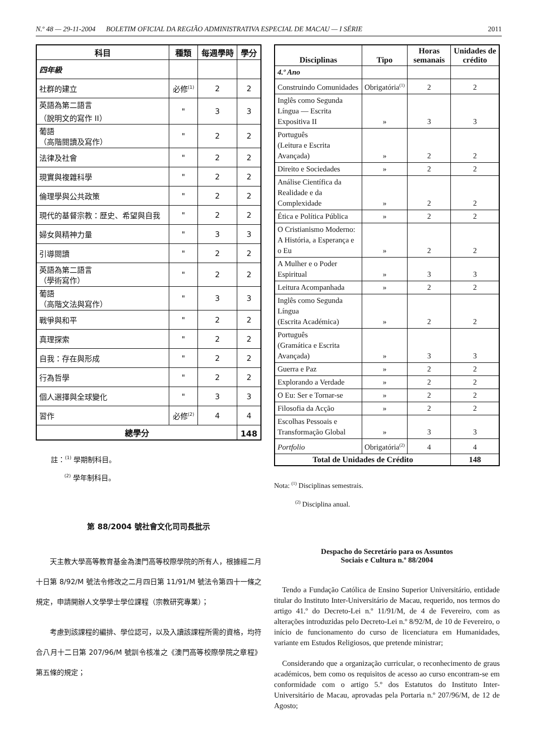N.º 48 — 29-11-2004 BOLETIM OFICIAL DA REGIÃO ADMINISTRATIVA ESPECIAL DE MACAU — I SÉRIE 2011
| 科目 | 種類 | 每週學時 | 學分 |
| --- | --- | --- | --- |
| 四年級 | | | |
| 社群的建立 | 必修<sup>(1)</sup> | 2 | 2 |
| 英語為第二語言 （說明文的寫作 II） | " | 3 | 3 |
| 葡語 （高階閱讀及寫作） | " | 2 | 2 |
| 法律及社會 | " | 2 | 2 |
| 現實與複雜科學 | " | 2 | 2 |
| 倫理學與公共政策 | " | 2 | 2 |
| 現代的基督宗教：歷史、希望與自我 | " | 2 | 2 |
| 婦女與精神力量 | " | 3 | 3 |
| 引導閱讀 | " | 2 | 2 |
| 英語為第二語言 （學術寫作） | " | 2 | 2 |
| 葡語 （高階文法與寫作） | " | 3 | 3 |
| 戰爭與和平 | " | 2 | 2 |
| 真理探索 | " | 2 | 2 |
| 自我：存在與形成 | " | 2 | 2 |
| 行為哲學 | " | 2 | 2 |
| 個人選擇與全球變化 | " | 3 | 3 |
| 習作 | 必修<sup>(2)</sup> | 4 | 4 |
| 總學分 | | | 148 |
註：<sup>(1)</sup> 學期制科目。
<sup>(2)</sup> 學年制科目。
第 88/2004 號社會文化司司長批示
天主教大學高等教育基金為澳門高等校際學院的所有人，根據經二月十日第 8/92/M 號法令修改之二月四日第 11/91/M 號法令第四十一條之規定，申請開辦人文學學士學位課程（宗教研究專業）；
考慮到該課程的編排、學位認可，以及入讀該課程所需的資格，均符合八月十二日第 207/96/M 號訓令核准之《澳門高等校際學院之章程》第五條的規定；
| Disciplinas | Tipo | Horas semanais | Unidades de crédito |
| --- | --- | --- | --- |
| 4.º Ano | | | |
| Construindo Comunidades | Obrigatória<sup>(1)</sup> | 2 | 2 |
| Inglês como Segunda Língua — Escrita Expositiva II | » | 3 | 3 |
| Português (Leitura e Escrita Avançada) | » | 2 | 2 |
| Direito e Sociedades | » | 2 | 2 |
| Análise Científica da Realidade e da Complexidade | » | 2 | 2 |
| Ética e Política Pública | » | 2 | 2 |
| O Cristianismo Moderno: A História, a Esperança e o Eu | » | 2 | 2 |
| A Mulher e o Poder Espiritual | » | 3 | 3 |
| Leitura Acompanhada | » | 2 | 2 |
| Inglês como Segunda Língua (Escrita Académica) | » | 2 | 2 |
| Português (Gramática e Escrita Avançada) | » | 3 | 3 |
| Guerra e Paz | » | 2 | 2 |
| Explorando a Verdade | » | 2 | 2 |
| O Eu: Ser e Tornar-se | » | 2 | 2 |
| Filosofia da Acção | » | 2 | 2 |
| Escolhas Pessoais e Transformação Global | » | 3 | 3 |
| Portfolio | Obrigatória<sup>(2)</sup> | 4 | 4 |
| Total de Unidades de Crédito | | | 148 |
Nota: <sup>(1)</sup> Disciplinas semestrais.
<sup>(2)</sup> Disciplina anual.
Despacho do Secretário para os Assuntos
Sociais e Cultura n.º 88/2004
Tendo a Fundação Católica de Ensino Superior Universitário, entidade titular do Instituto Inter-Universitário de Macau, requerido, nos termos do artigo 41.º do Decreto-Lei n.º 11/91/M, de 4 de Fevereiro, com as alterações introduzidas pelo Decreto-Lei n.º 8/92/M, de 10 de Fevereiro, o início de funcionamento do curso de licenciatura em Humanidades, variante em Estudos Religiosos, que pretende ministrar;
Considerando que a organização curricular, o reconhecimento de graus académicos, bem como os requisitos de acesso ao curso encontram-se em conformidade com o artigo 5.º dos Estatutos do Instituto Inter-Universitário de Macau, aprovadas pela Portaria n.º 207/96/M, de 12 de Agosto;